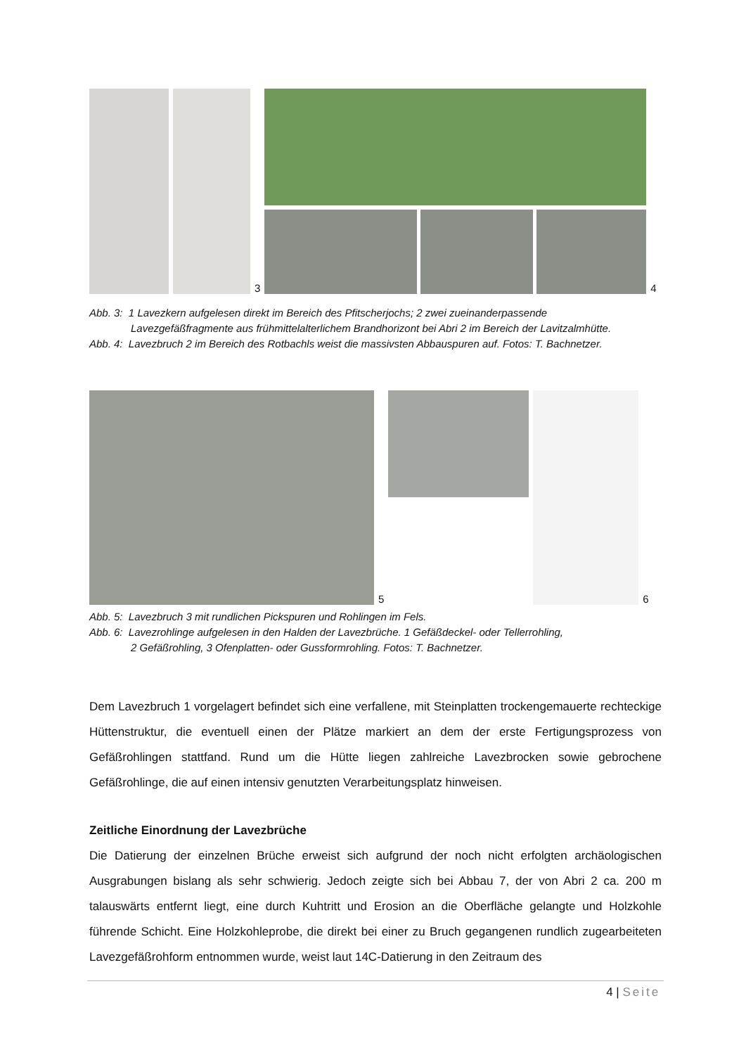3
4
Abb. 3: 1 Lavezkern aufgelesen direkt im Bereich des Pfitscherjochs; 2 zwei zueinanderpassende
Lavezgefäßfragmente aus frühmittelalterlichem Brandhorizont bei Abri 2 im Bereich der Lavitzalmhütte.
Abb. 4: Lavezbruch 2 im Bereich des Rotbachls weist die massivsten Abbauspuren auf. Fotos: T. Bachnetzer.
5
6
Abb. 5: Lavezbruch 3 mit rundlichen Pickspuren und Rohlingen im Fels.
Abb. 6: Lavezrohlinge aufgelesen in den Halden der Lavezbrüche. 1 Gefäßdeckel- oder Tellerrohling,
2 Gefäßrohling, 3 Ofenplatten- oder Gussformrohling. Fotos: T. Bachnetzer.
Dem Lavezbruch 1 vorgelagert befindet sich eine verfallene, mit Steinplatten trockengemauerte rechteckige Hüttenstruktur, die eventuell einen der Plätze markiert an dem der erste Fertigungsprozess von Gefäßrohlingen stattfand. Rund um die Hütte liegen zahlreiche Lavezbrocken sowie gebrochene Gefäßrohlinge, die auf einen intensiv genutzten Verarbeitungsplatz hinweisen.
Zeitliche Einordnung der Lavezbrüche
Die Datierung der einzelnen Brüche erweist sich aufgrund der noch nicht erfolgten archäologischen Ausgrabungen bislang als sehr schwierig. Jedoch zeigte sich bei Abbau 7, der von Abri 2 ca. 200 m talauswärts entfernt liegt, eine durch Kuhtritt und Erosion an die Oberfläche gelangte und Holzkohle führende Schicht. Eine Holzkohleprobe, die direkt bei einer zu Bruch gegangenen rundlich zugearbeiteten Lavezgefäßrohform entnommen wurde, weist laut 14C-Datierung in den Zeitraum des
4 | Seite